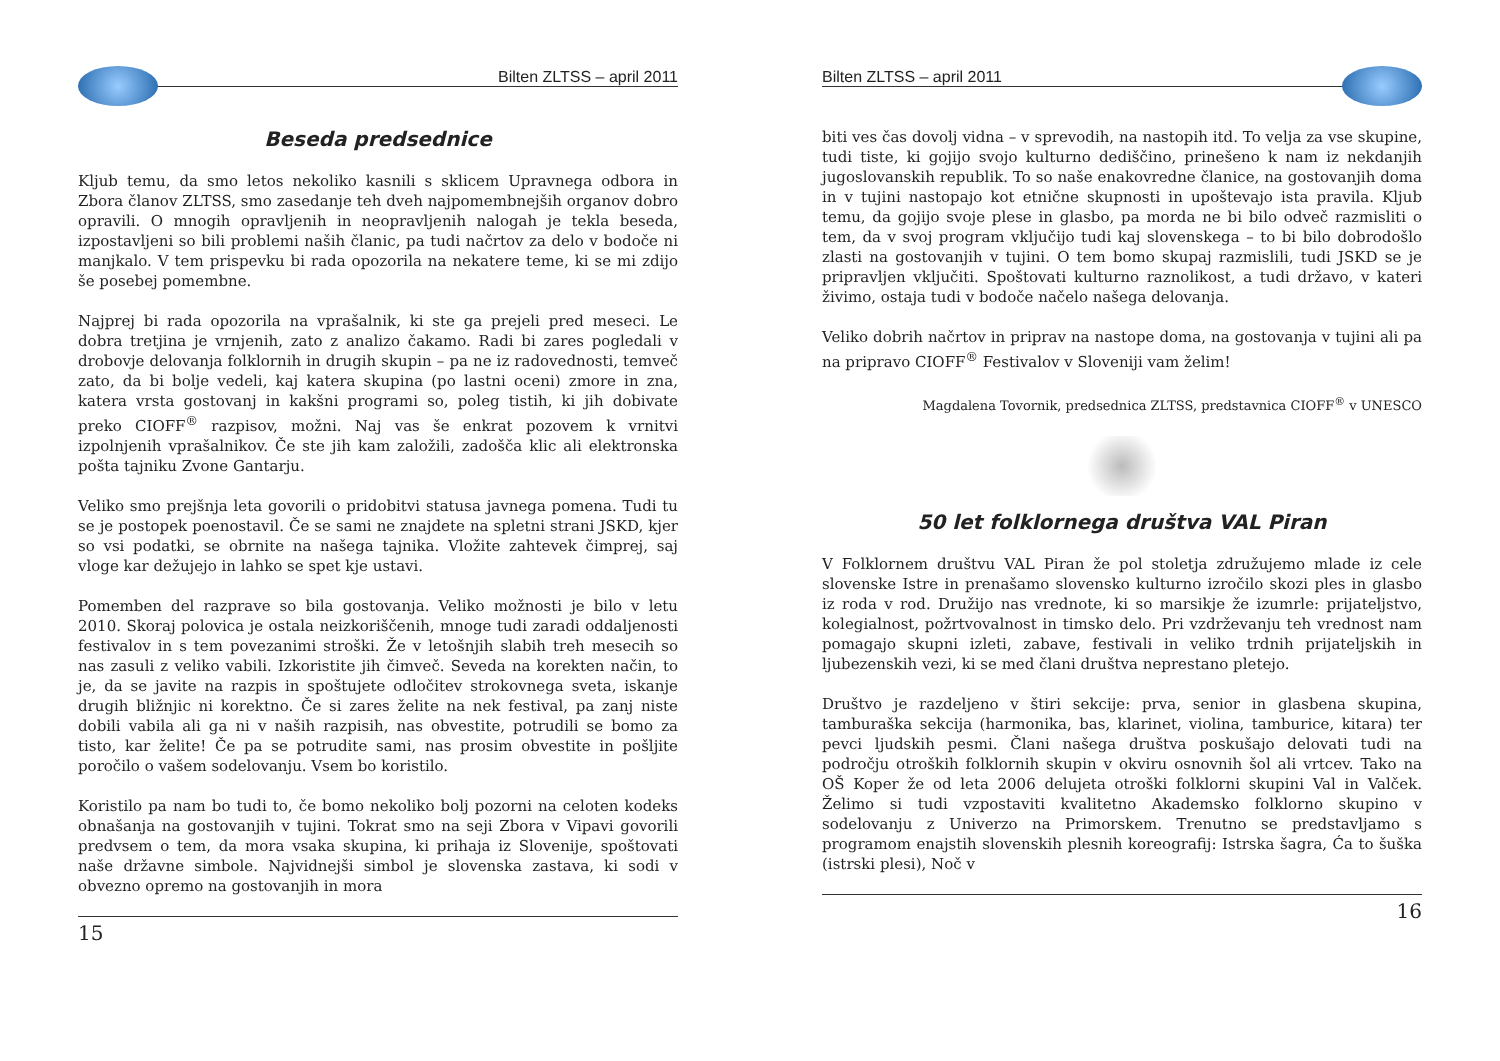Bilten ZLTSS – april 2011
Beseda predsednice
Kljub temu, da smo letos nekoliko kasnili s sklicem Upravnega odbora in Zbora članov ZLTSS, smo zasedanje teh dveh najpomembnejših organov dobro opravili. O mnogih opravljenih in neopravljenih nalogah je tekla beseda, izpostavljeni so bili problemi naših članic, pa tudi načrtov za delo v bodoče ni manjkalo. V tem prispevku bi rada opozorila na nekatere teme, ki se mi zdijo še posebej pomembne.
Najprej bi rada opozorila na vprašalnik, ki ste ga prejeli pred meseci. Le dobra tretjina je vrnjenih, zato z analizo čakamo. Radi bi zares pogledali v drobovje delovanja folklornih in drugih skupin – pa ne iz radovednosti, temveč zato, da bi bolje vedeli, kaj katera skupina (po lastni oceni) zmore in zna, katera vrsta gostovanj in kakšni programi so, poleg tistih, ki jih dobivate preko CIOFF<sup>®</sup> razpisov, možni. Naj vas še enkrat pozovem k vrnitvi izpolnjenih vprašalnikov. Če ste jih kam založili, zadošča klic ali elektronska pošta tajniku Zvone Gantarju.
Veliko smo prejšnja leta govorili o pridobitvi statusa javnega pomena. Tudi tu se je postopek poenostavil. Če se sami ne znajdete na spletni strani JSKD, kjer so vsi podatki, se obrnite na našega tajnika. Vložite zahtevek čimprej, saj vloge kar dežujejo in lahko se spet kje ustavi.
Pomemben del razprave so bila gostovanja. Veliko možnosti je bilo v letu 2010. Skoraj polovica je ostala neizkoriščenih, mnoge tudi zaradi oddaljenosti festivalov in s tem povezanimi stroški. Že v letošnjih slabih treh mesecih so nas zasuli z veliko vabili. Izkoristite jih čimveč. Seveda na korekten način, to je, da se javite na razpis in spoštujete odločitev strokovnega sveta, iskanje drugih bližnjic ni korektno. Če si zares želite na nek festival, pa zanj niste dobili vabila ali ga ni v naših razpisih, nas obvestite, potrudili se bomo za tisto, kar želite! Če pa se potrudite sami, nas prosim obvestite in pošljite poročilo o vašem sodelovanju. Vsem bo koristilo.
Koristilo pa nam bo tudi to, če bomo nekoliko bolj pozorni na celoten kodeks obnašanja na gostovanjih v tujini. Tokrat smo na seji Zbora v Vipavi govorili predvsem o tem, da mora vsaka skupina, ki prihaja iz Slovenije, spoštovati naše državne simbole. Najvidnejši simbol je slovenska zastava, ki sodi v obvezno opremo na gostovanjih in mora
15
Bilten ZLTSS – april 2011
biti ves čas dovolj vidna – v sprevodih, na nastopih itd. To velja za vse skupine, tudi tiste, ki gojijo svojo kulturno dediščino, prinešeno k nam iz nekdanjih jugoslovanskih republik. To so naše enakovredne članice, na gostovanjih doma in v tujini nastopajo kot etnične skupnosti in upoštevajo ista pravila. Kljub temu, da gojijo svoje plese in glasbo, pa morda ne bi bilo odveč razmisliti o tem, da v svoj program vključijo tudi kaj slovenskega – to bi bilo dobrodošlo zlasti na gostovanjih v tujini. O tem bomo skupaj razmislili, tudi JSKD se je pripravljen vključiti. Spoštovati kulturno raznolikost, a tudi državo, v kateri živimo, ostaja tudi v bodoče načelo našega delovanja.
Veliko dobrih načrtov in priprav na nastope doma, na gostovanja v tujini ali pa na pripravo CIOFF<sup>®</sup> Festivalov v Sloveniji vam želim!
Magdalena Tovornik, predsednica ZLTSS, predstavnica CIOFF<sup>®</sup> v UNESCO
50 let folklornega društva VAL Piran
V Folklornem društvu VAL Piran že pol stoletja združujemo mlade iz cele slovenske Istre in prenašamo slovensko kulturno izročilo skozi ples in glasbo iz roda v rod. Družijo nas vrednote, ki so marsikje že izumrle: prijateljstvo, kolegialnost, požrtvovalnost in timsko delo. Pri vzdrževanju teh vrednost nam pomagajo skupni izleti, zabave, festivali in veliko trdnih prijateljskih in ljubezenskih vezi, ki se med člani društva neprestano pletejo.
Društvo je razdeljeno v štiri sekcije: prva, senior in glasbena skupina, tamburaška sekcija (harmonika, bas, klarinet, violina, tamburice, kitara) ter pevci ljudskih pesmi. Člani našega društva poskušajo delovati tudi na področju otroških folklornih skupin v okviru osnovnih šol ali vrtcev. Tako na OŠ Koper že od leta 2006 delujeta otroški folklorni skupini Val in Valček. Želimo si tudi vzpostaviti kvalitetno Akademsko folklorno skupino v sodelovanju z Univerzo na Primorskem. Trenutno se predstavljamo s programom enajstih slovenskih plesnih koreografij: Istrska šagra, Ća to šuška (istrski plesi), Noč v
16